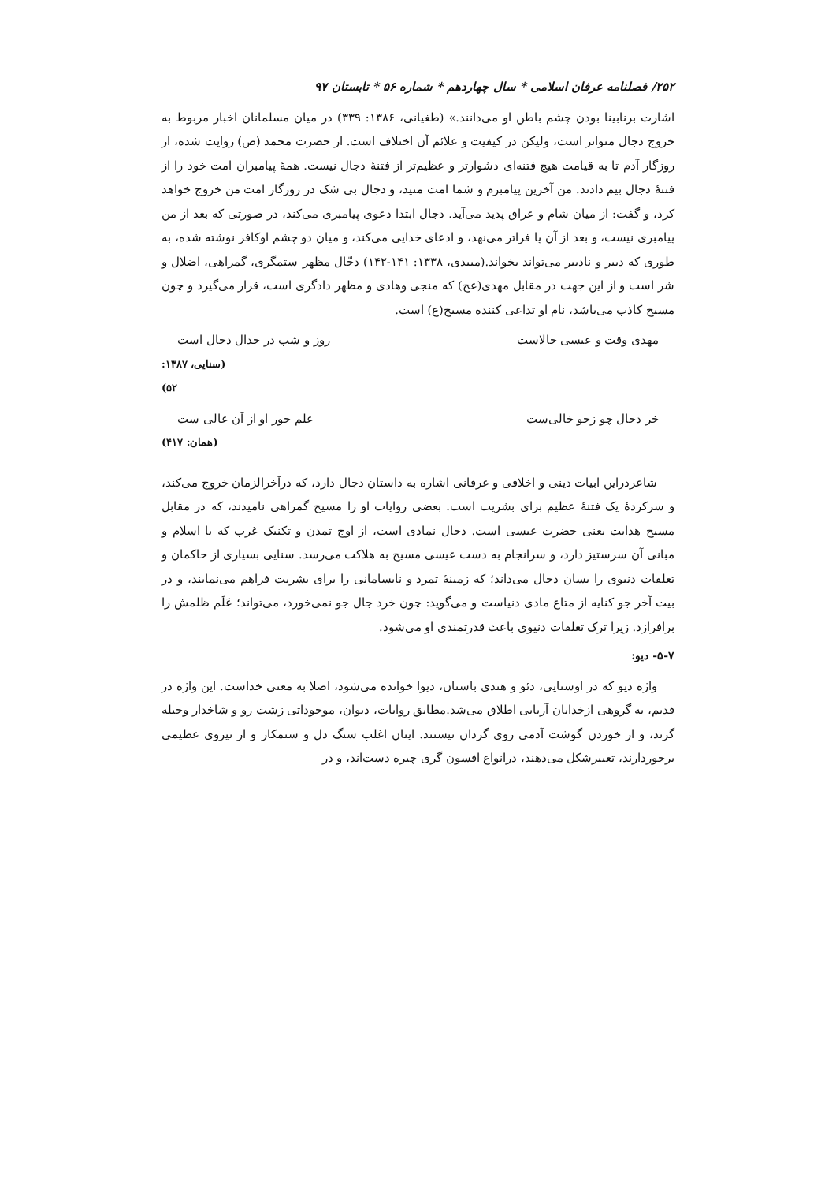۲۵۲/ فصلنامه عرفان اسلامی * سال چهاردهم * شماره ۵۶ * تابستان ۹۷
اشارت برنابینا بودن چشم باطن او می‌دانند.» (طغیانی، ۱۳۸۶: ۳۳۹) در میان مسلمانان اخبار مربوط به خروج دجال متواتر است، ولیکن در کیفیت و علائم آن اختلاف است. از حضرت محمد (ص) روایت شده، از روزگار آدم تا به قیامت هیچ فتنه‌ای دشوارتر و عظیم‌تر از فتنهٔ دجال نیست. همهٔ پیامبران امت خود را از فتنهٔ دجال بیم دادند. من آخرین پیامبرم و شما امت منید، و دجال بی شک در روزگار امت من خروج خواهد کرد، و گفت: از میان شام و عراق پدید می‌آید. دجال ابتدا دعوی پیامبری می‌کند، در صورتی که بعد از من پیامبری نیست، و بعد از آن پا فراتر می‌نهد، و ادعای خدایی می‌کند، و میان دو چشم اوکافر نوشته شده، به طوری که دبیر و نادبیر می‌تواند بخواند.(میبدی، ۱۳۳۸: ۱۴۱-۱۴۲) دجّال مظهر ستمگری، گمراهی، اضلال و شر است و از این جهت در مقابل مهدی(عج) که منجی وهادی و مظهر دادگری است، قرار می‌گیرد و چون مسیح کاذب می‌باشد، نام او تداعی کننده مسیح(ع) است.
مهدی وقت و عیسی حالاست روز و شب در جدال دجال است
(سنایی، ۱۳۸۷: ۵۲)
خر دجال چو زجو خالی‌ست علم جور او از آن عالی ست
(همان: ۴۱۷)
شاعردراین ابیات دینی و اخلاقی و عرفانی اشاره به داستان دجال دارد، که درآخرالزمان خروج می‌کند، و سرکردهٔ یک فتنهٔ عظیم برای بشریت است. بعضی روایات او را مسیح گمراهی نامیدند، که در مقابل مسیح هدایت یعنی حضرت عیسی است. دجال نمادی است، از اوج تمدن و تکنیک غرب که با اسلام و مبانی آن سرستیز دارد، و سرانجام به دست عیسی مسیح به هلاکت می‌رسد. سنایی بسیاری از حاکمان و تعلقات دنیوی را بسان دجال می‌داند؛ که زمینهٔ تمرد و نابسامانی را برای بشریت فراهم می‌نمایند، و در بیت آخر جو کنایه از متاع مادی دنیاست و می‌گوید: چون خرد جال جو نمی‌خورد، می‌تواند؛ عَلَم ظلمش را برافرازد. زیرا ترک تعلقات دنیوی باعث قدرتمندی او می‌شود.
۵-۷- دیو:
واژه دیو که در اوستایی، دئو و هندی باستان، دیوا خوانده می‌شود، اصلا به معنی خداست. این واژه در قدیم، به گروهی ازخدایان آریایی اطلاق می‌شد.مطابق روایات، دیوان، موجوداتی زشت رو و شاخدار وحیله گرند، و از خوردن گوشت آدمی روی گردان نیستند. اینان اغلب سنگ دل و ستمکار و از نیروی عظیمی برخوردارند، تغییرشکل می‌دهند، درانواع افسون گری چیره دست‌اند، و در